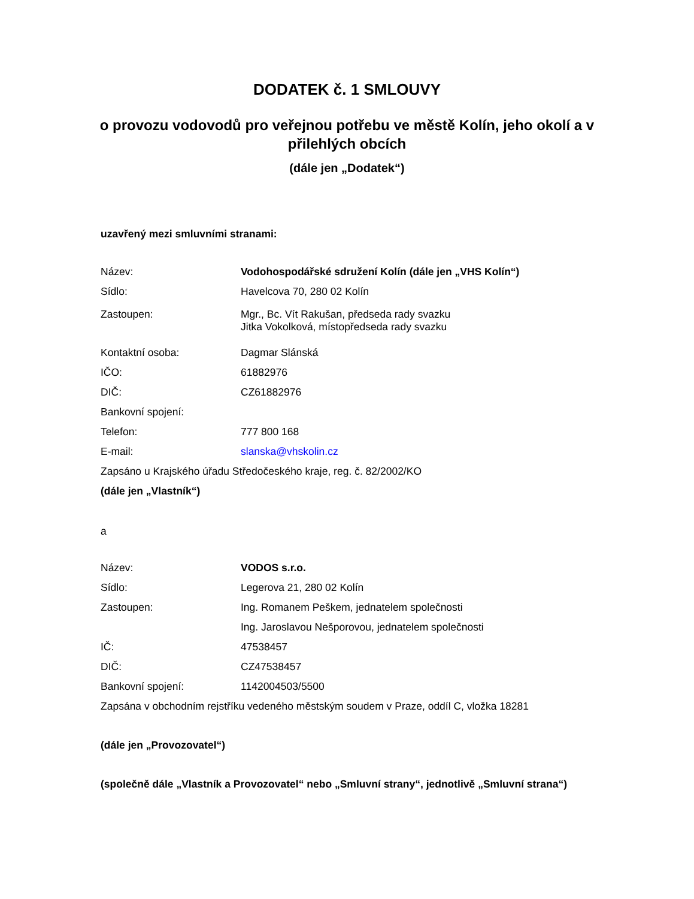DODATEK č. 1 SMLOUVY
o provozu vodovodů pro veřejnou potřebu ve městě Kolín, jeho okolí a v přilehlých obcích
(dále jen „Dodatek“)
uzavřený mezi smluvními stranami:
| Název: | Vodohospodářské sdružení Kolín (dále jen „VHS Kolín“) |
| Sídlo: | Havelcova 70, 280 02 Kolín |
| Zastoupen: | Mgr., Bc. Vít Rakušan, předseda rady svazku Jitka Vokolková, místopředseda rady svazku |
| Kontaktní osoba: | Dagmar Slánská |
| IČO: | 61882976 |
| DIČ: | CZ61882976 |
| Bankovní spojení: | |
| Telefon: | 777 800 168 |
| E-mail: | slanska@vhskolin.cz |
| Zapsáno u Krajského úřadu Středočeského kraje, reg. č. 82/2002/KO | |
| (dále jen „Vlastník“) | |
a
| Název: | VODOS s.r.o. |
| Sídlo: | Legerova 21, 280 02 Kolín |
| Zastoupen: | Ing. Romanem Peškem, jednatelem společnosti |
| | Ing. Jaroslavou Nešporovou, jednatelem společnosti |
| IČ: | 47538457 |
| DIČ: | CZ47538457 |
| Bankovní spojení: | 1142004503/5500 |
| Zapsána v obchodním rejstříku vedeného městským soudem v Praze, oddíl C, vložka 18281 | |
(dále jen „Provozovatel“)
(společně dále „Vlastník a Provozovatel“ nebo „Smluvní strany“, jednotlivě „Smluvní strana“)